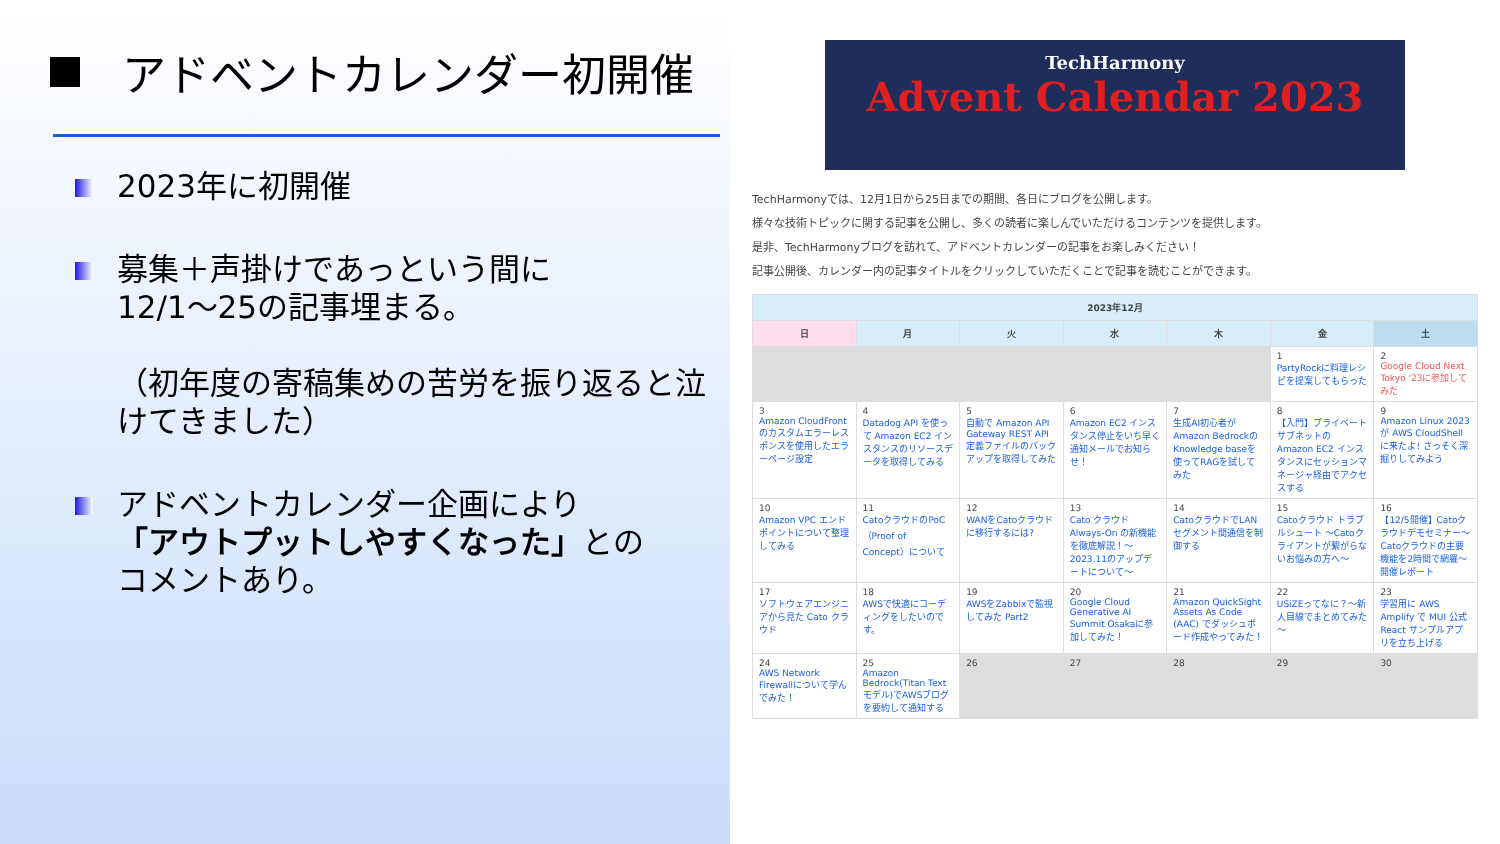アドベントカレンダー初開催
2023年に初開催
募集＋声掛けであっという間に
12/1～25の記事埋まる。
（初年度の寄稿集めの苦労を振り返ると泣けてきました）
アドベントカレンダー企画により
「アウトプットしやすくなった」との
コメントあり。
TechHarmony
Advent Calendar 2023
TechHarmonyでは、12月1日から25日までの期間、各日にブログを公開します。
様々な技術トピックに関する記事を公開し、多くの読者に楽しんでいただけるコンテンツを提供します。
是非、TechHarmonyブログを訪れて、アドベントカレンダーの記事をお楽しみください！
記事公開後、カレンダー内の記事タイトルをクリックしていただくことで記事を読むことができます。
| 2023年12月 | | | | | | |
| --- | --- | --- | --- | --- | --- | --- |
| 日 | 月 | 火 | 水 | 木 | 金 | 土 |
| | | | | | 1 PartyRockに料理レシピを提案してもらった | 2 Google Cloud Next Tokyo '23に参加してみた |
| 3 Amazon CloudFrontのカスタムエラーレスポンスを使用したエラーページ設定 | 4 Datadog API を使って Amazon EC2 インスタンスのリソースデータを取得してみる | 5 自動で Amazon API Gateway REST API 定義ファイルのバックアップを取得してみた | 6 Amazon EC2 インスタンス停止をいち早く通知メールでお知らせ！ | 7 生成AI初心者がAmazon BedrockのKnowledge baseを使ってRAGを試してみた | 8 【入門】プライベートサブネットの Amazon EC2 インスタンスにセッションマネージャ経由でアクセスする | 9 Amazon Linux 2023 が AWS CloudShell に来たよ! さっそく深掘りしてみよう |
| 10 Amazon VPC エンドポイントについて整理してみる | 11 CatoクラウドのPoC（Proof of Concept）について | 12 WANをCatoクラウドに移行するには? | 13 Cato クラウド Always-On の新機能を徹底解説！～2023.11のアップデートについて～ | 14 CatoクラウドでLANセグメント間通信を制御する | 15 Catoクラウド トラブルシュート ～Catoクライアントが繋がらないお悩みの方へ～ | 16 【12/5開催】Catoクラウドデモセミナー～Catoクラウドの主要機能を2時間で網羅～ 開催レポート |
| 17 ソフトウェアエンジニアから見た Cato クラウド | 18 AWSで快適にコーディングをしたいのです。 | 19 AWSをZabbixで監視してみた Part2 | 20 Google Cloud Generative AI Summit Osakaに参加してみた！ | 21 Amazon QuickSight Assets As Code (AAC) でダッシュボード作成やってみた！ | 22 USiZEってなに？～新人目線でまとめてみた～ | 23 学習用に AWS Amplify で MUI 公式 React サンプルアプリを立ち上げる |
| 24 AWS Network Firewallについて学んでみた！ | 25 Amazon Bedrock(Titan Textモデル)でAWSブログを要約して通知する | 26 | 27 | 28 | 29 | 30 |